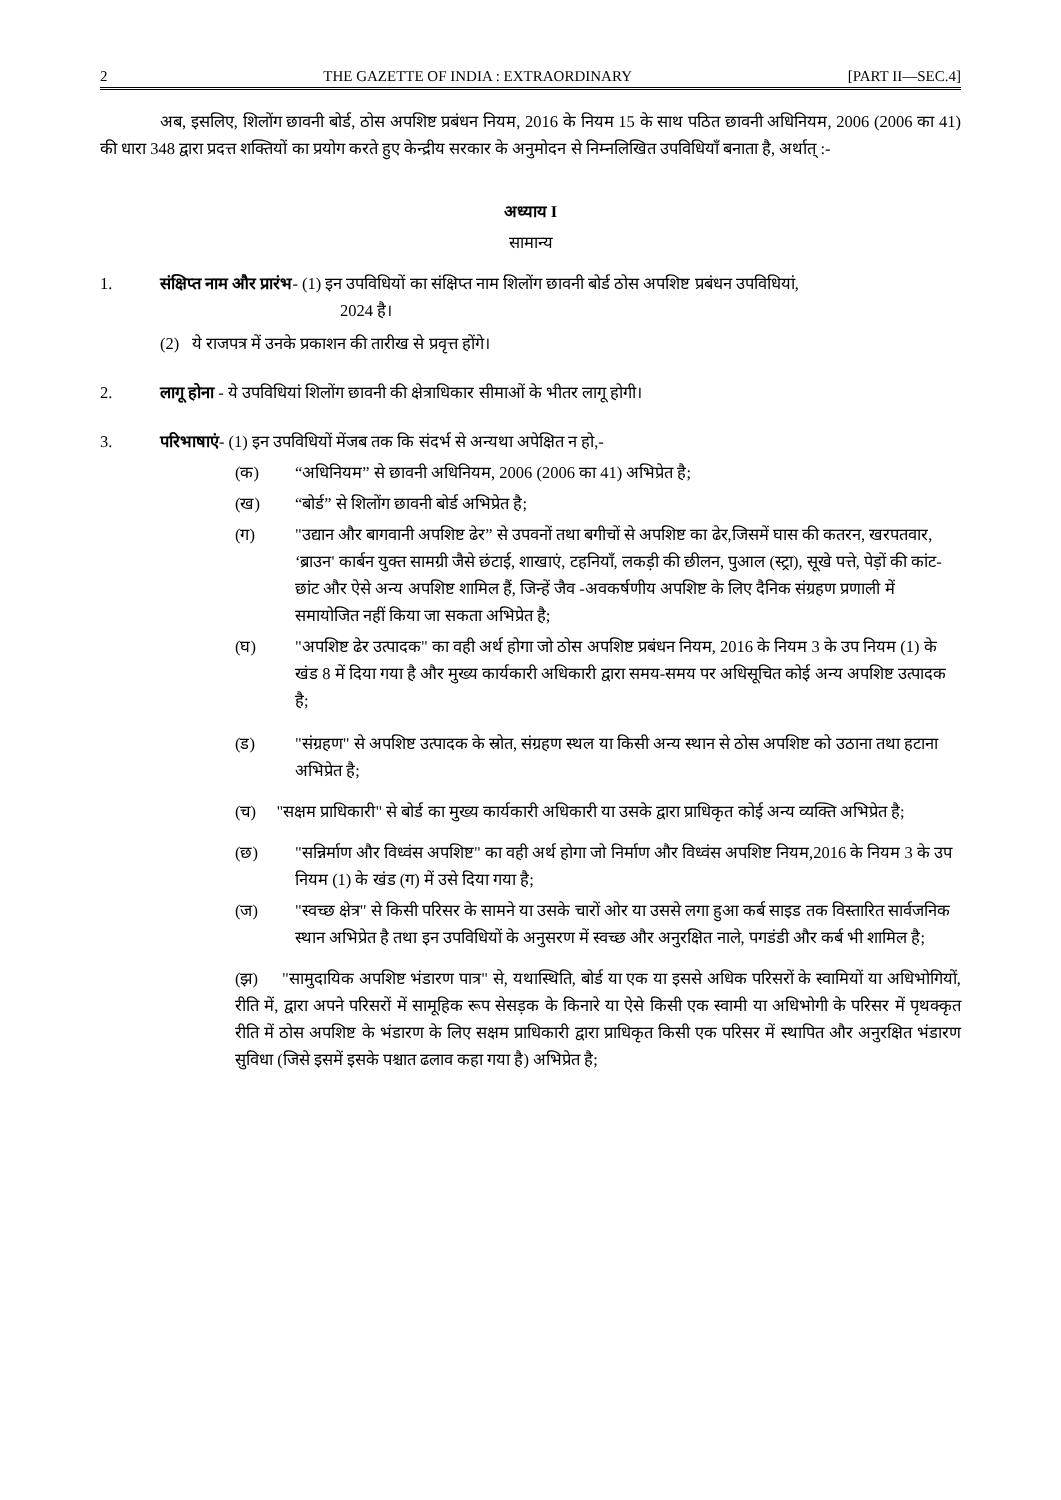2 THE GAZETTE OF INDIA : EXTRAORDINARY [PART II—SEC.4]
अब, इसलिए, शिलोंग छावनी बोर्ड, ठोस अपशिष्ट प्रबंधन नियम, 2016 के नियम 15 के साथ पठित छावनी अधिनियम, 2006 (2006 का 41) की धारा 348 द्वारा प्रदत्त शक्तियों का प्रयोग करते हुए केन्द्रीय सरकार के अनुमोदन से निम्नलिखित उपविधियाँ बनाता है, अर्थात् :-
अध्याय I
सामान्य
1. संक्षिप्त नाम और प्रारंभ- (1) इन उपविधियों का संक्षिप्त नाम शिलोंग छावनी बोर्ड ठोस अपशिष्ट प्रबंधन उपविधियां,
2024 है।
(2) ये राजपत्र में उनके प्रकाशन की तारीख से प्रवृत्त होंगे।
2. लागू होना - ये उपविधियां शिलोंग छावनी की क्षेत्राधिकार सीमाओं के भीतर लागू होगी।
3. परिभाषाएं- (1) इन उपविधियों मेंजब तक कि संदर्भ से अन्यथा अपेक्षित न हो,-
(क) “अधिनियम” से छावनी अधिनियम, 2006 (2006 का 41) अभिप्रेत है;
(ख) “बोर्ड” से शिलोंग छावनी बोर्ड अभिप्रेत है;
(ग) "उद्यान और बागवानी अपशिष्ट ढेर” से उपवनों तथा बगीचों से अपशिष्ट का ढेर,जिसमें घास की कतरन, खरपतवार, ‘ब्राउन' कार्बन युक्त सामग्री जैसे छंटाई, शाखाएं, टहनियाँ, लकड़ी की छीलन, पुआल (स्ट्रा), सूखे पत्ते, पेड़ों की कांट-छांट और ऐसे अन्य अपशिष्ट शामिल हैं, जिन्हें जैव -अवकर्षणीय अपशिष्ट के लिए दैनिक संग्रहण प्रणाली में समायोजित नहीं किया जा सकता अभिप्रेत है;
(घ) "अपशिष्ट ढेर उत्पादक" का वही अर्थ होगा जो ठोस अपशिष्ट प्रबंधन नियम, 2016 के नियम 3 के उप नियम (1) के खंड 8 में दिया गया है और मुख्य कार्यकारी अधिकारी द्वारा समय-समय पर अधिसूचित कोई अन्य अपशिष्ट उत्पादक है;
(ड) "संग्रहण" से अपशिष्ट उत्पादक के स्रोत, संग्रहण स्थल या किसी अन्य स्थान से ठोस अपशिष्ट को उठाना तथा हटाना अभिप्रेत है;
(च) "सक्षम प्राधिकारी" से बोर्ड का मुख्य कार्यकारी अधिकारी या उसके द्वारा प्राधिकृत कोई अन्य व्यक्ति अभिप्रेत है;
(छ) "सन्निर्माण और विध्वंस अपशिष्ट" का वही अर्थ होगा जो निर्माण और विध्वंस अपशिष्ट नियम,2016 के नियम 3 के उप नियम (1) के खंड (ग) में उसे दिया गया है;
(ज) "स्वच्छ क्षेत्र" से किसी परिसर के सामने या उसके चारों ओर या उससे लगा हुआ कर्ब साइड तक विस्तारित सार्वजनिक स्थान अभिप्रेत है तथा इन उपविधियों के अनुसरण में स्वच्छ और अनुरक्षित नाले, पगडंडी और कर्ब भी शामिल है;
(झ) "सामुदायिक अपशिष्ट भंडारण पात्र" से, यथास्थिति, बोर्ड या एक या इससे अधिक परिसरों के स्वामियों या अधिभोगियों, रीति में, द्वारा अपने परिसरों में सामूहिक रूप सेसड़क के किनारे या ऐसे किसी एक स्वामी या अधिभोगी के परिसर में पृथक्कृत रीति में ठोस अपशिष्ट के भंडारण के लिए सक्षम प्राधिकारी द्वारा प्राधिकृत किसी एक परिसर में स्थापित और अनुरक्षित भंडारण सुविधा (जिसे इसमें इसके पश्चात ढलाव कहा गया है) अभिप्रेत है;